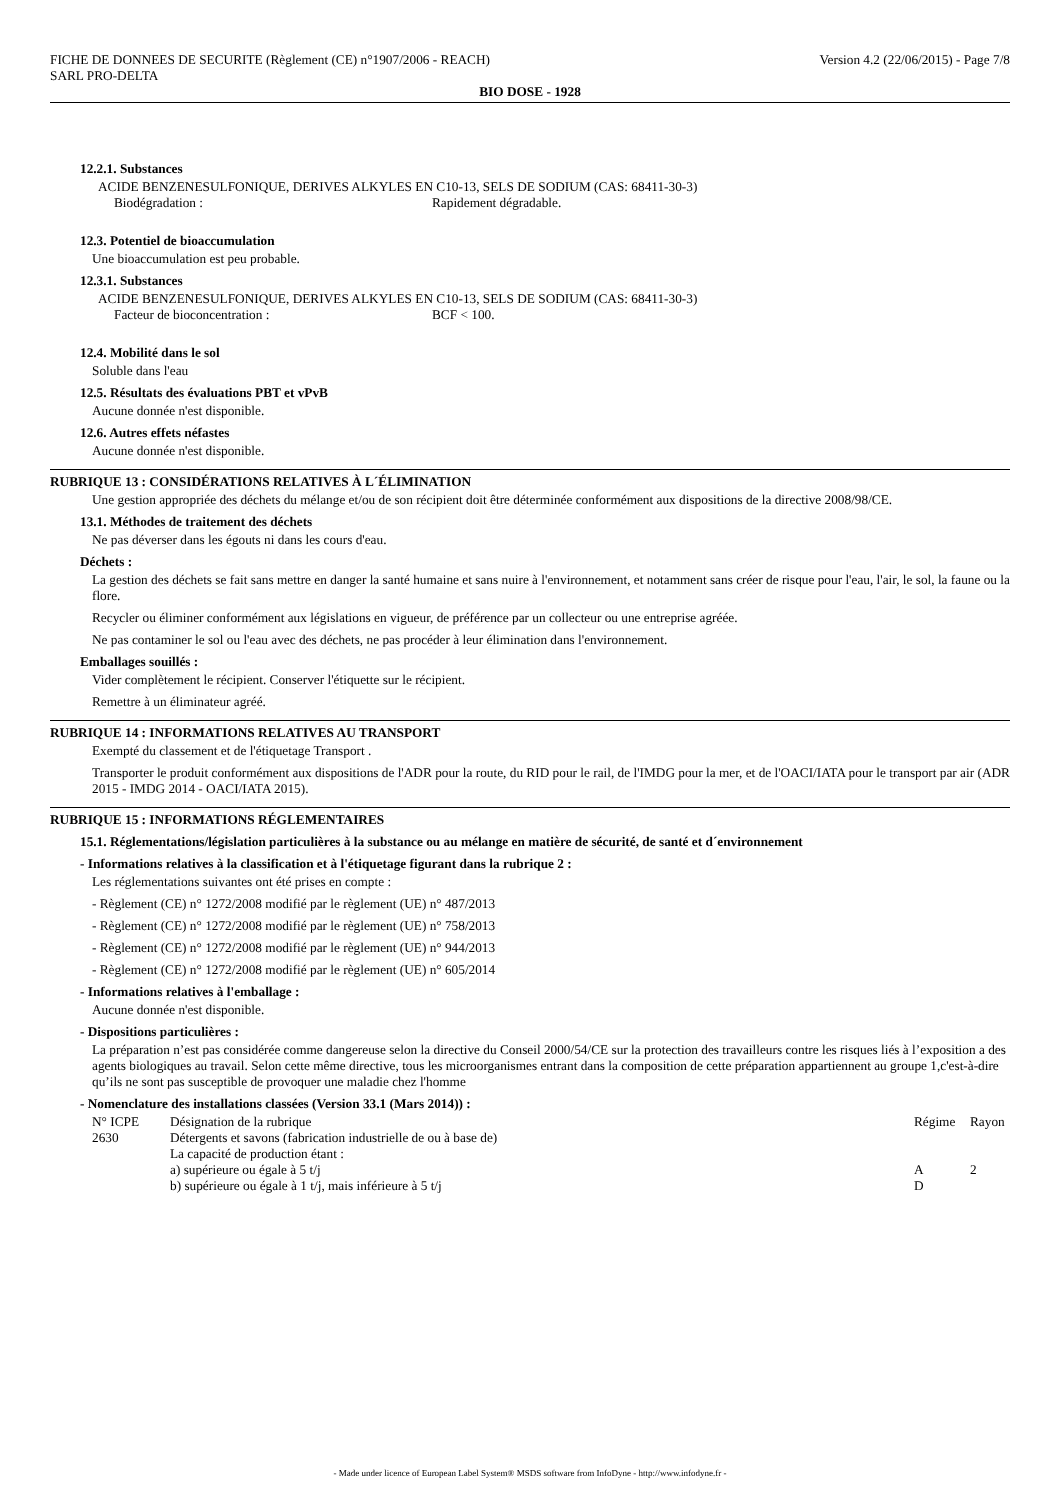FICHE DE DONNEES DE SECURITE (Règlement (CE) n°1907/2006 - REACH) Version 4.2 (22/06/2015) - Page 7/8
SARL PRO-DELTA
BIO DOSE - 1928
12.2.1. Substances
ACIDE BENZENESULFONIQUE, DERIVES ALKYLES EN C10-13, SELS DE SODIUM (CAS: 68411-30-3)
Biodégradation : Rapidement dégradable.
12.3. Potentiel de bioaccumulation
Une bioaccumulation est peu probable.
12.3.1. Substances
ACIDE BENZENESULFONIQUE, DERIVES ALKYLES EN C10-13, SELS DE SODIUM (CAS: 68411-30-3)
Facteur de bioconcentration : BCF < 100.
12.4. Mobilité dans le sol
Soluble dans l'eau
12.5. Résultats des évaluations PBT et vPvB
Aucune donnée n'est disponible.
12.6. Autres effets néfastes
Aucune donnée n'est disponible.
RUBRIQUE 13 : CONSIDÉRATIONS RELATIVES À L´ÉLIMINATION
Une gestion appropriée des déchets du mélange et/ou de son récipient doit être déterminée conformément aux dispositions de la directive 2008/98/CE.
13.1. Méthodes de traitement des déchets
Ne pas déverser dans les égouts ni dans les cours d'eau.
Déchets :
La gestion des déchets se fait sans mettre en danger la santé humaine et sans nuire à l'environnement, et notamment sans créer de risque pour l'eau, l'air, le sol, la faune ou la flore.
Recycler ou éliminer conformément aux législations en vigueur, de préférence par un collecteur ou une entreprise agréée.
Ne pas contaminer le sol ou l'eau avec des déchets, ne pas procéder à leur élimination dans l'environnement.
Emballages souillés :
Vider complètement le récipient. Conserver l'étiquette sur le récipient.
Remettre à un éliminateur agréé.
RUBRIQUE 14 : INFORMATIONS RELATIVES AU TRANSPORT
Exempté du classement et de l'étiquetage Transport .
Transporter le produit conformément aux dispositions de l'ADR pour la route, du RID pour le rail, de l'IMDG pour la mer, et de l'OACI/IATA pour le transport par air (ADR 2015 - IMDG 2014 - OACI/IATA 2015).
RUBRIQUE 15 : INFORMATIONS RÉGLEMENTAIRES
15.1. Réglementations/législation particulières à la substance ou au mélange en matière de sécurité, de santé et d´environnement
- Informations relatives à la classification et à l'étiquetage figurant dans la rubrique 2 :
Les réglementations suivantes ont été prises en compte :
- Règlement (CE) n° 1272/2008 modifié par le règlement (UE) n° 487/2013
- Règlement (CE) n° 1272/2008 modifié par le règlement (UE) n° 758/2013
- Règlement (CE) n° 1272/2008 modifié par le règlement (UE) n° 944/2013
- Règlement (CE) n° 1272/2008 modifié par le règlement (UE) n° 605/2014
- Informations relatives à l'emballage :
Aucune donnée n'est disponible.
- Dispositions particulières :
La préparation n’est pas considérée comme dangereuse selon la directive du Conseil 2000/54/CE sur la protection des travailleurs contre les risques liés à l’exposition a des agents biologiques au travail. Selon cette même directive, tous les microorganismes entrant dans la composition de cette préparation appartiennent au groupe 1,c'est-à-dire qu’ils ne sont pas susceptible de provoquer une maladie chez l'homme
- Nomenclature des installations classées (Version 33.1 (Mars 2014)) :
| N° ICPE | Désignation de la rubrique | Régime | Rayon |
| --- | --- | --- | --- |
| 2630 | Détergents et savons (fabrication industrielle de ou à base de) La capacité de production étant : | | |
| | a) supérieure ou égale à 5 t/j | A | 2 |
| | b) supérieure ou égale à 1 t/j, mais inférieure à 5 t/j | D | |
- Made under licence of European Label System® MSDS software from InfoDyne - http://www.infodyne.fr -